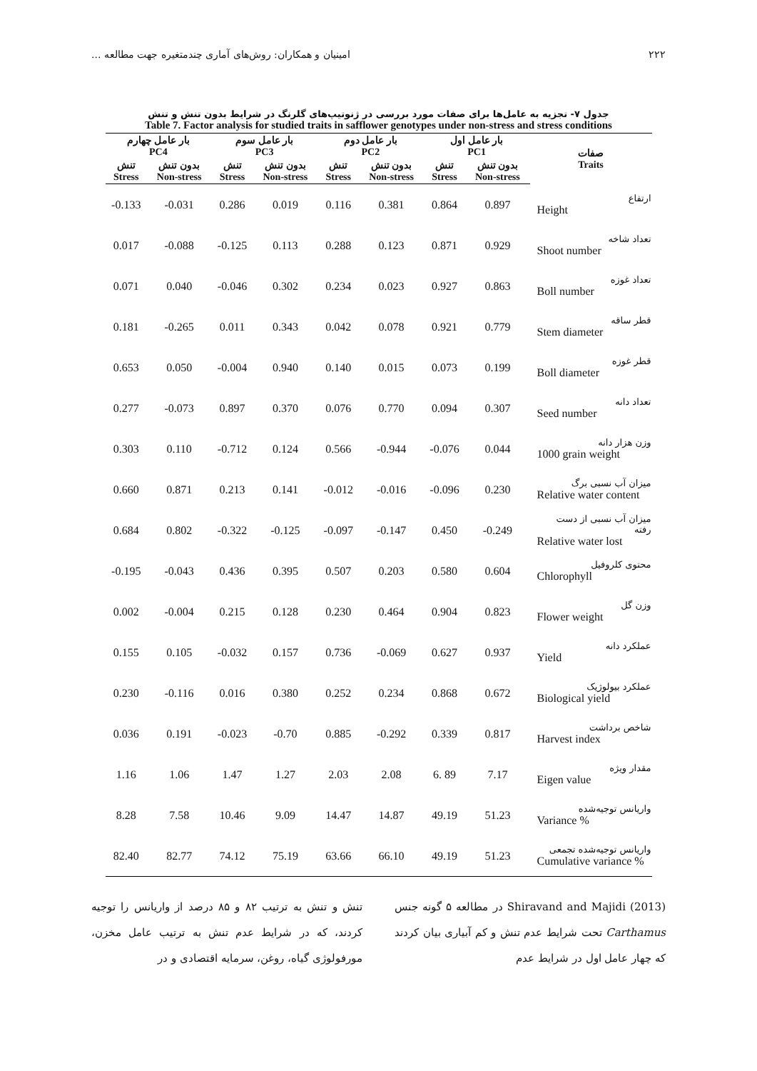۲۲۲ امینیان و همکاران: روش‌های آماری چندمتغیره جهت مطالعه ...
جدول ۷- تجزیه به عامل‌ها برای صفات مورد بررسی در ژنوتیپ‌های گلرنگ در شرایط بدون تنش و تنش
Table 7. Factor analysis for studied traits in safflower genotypes under non-stress and stress conditions
| بار عامل چهارم PC4 | | بار عامل سوم PC3 | | بار عامل دوم PC2 | | بار عامل اول PC1 | | صفات Traits |
| --- | --- | --- | --- | --- | --- | --- | --- | --- |
| تنش Stress | بدون تنش Non-stress | تنش Stress | بدون تنش Non-stress | تنش Stress | بدون تنش Non-stress | تنش Stress | بدون تنش Non-stress | |
| -0.133 | -0.031 | 0.286 | 0.019 | 0.116 | 0.381 | 0.864 | 0.897 | ارتفاع Height |
| 0.017 | -0.088 | -0.125 | 0.113 | 0.288 | 0.123 | 0.871 | 0.929 | تعداد شاخه Shoot number |
| 0.071 | 0.040 | -0.046 | 0.302 | 0.234 | 0.023 | 0.927 | 0.863 | تعداد غوزه Boll number |
| 0.181 | -0.265 | 0.011 | 0.343 | 0.042 | 0.078 | 0.921 | 0.779 | قطر ساقه Stem diameter |
| 0.653 | 0.050 | -0.004 | 0.940 | 0.140 | 0.015 | 0.073 | 0.199 | قطر غوزه Boll diameter |
| 0.277 | -0.073 | 0.897 | 0.370 | 0.076 | 0.770 | 0.094 | 0.307 | تعداد دانه Seed number |
| 0.303 | 0.110 | -0.712 | 0.124 | 0.566 | -0.944 | -0.076 | 0.044 | وزن هزار دانه 1000 grain weight |
| 0.660 | 0.871 | 0.213 | 0.141 | -0.012 | -0.016 | -0.096 | 0.230 | میزان آب نسبی برگ Relative water content |
| 0.684 | 0.802 | -0.322 | -0.125 | -0.097 | -0.147 | 0.450 | -0.249 | میزان آب نسبی از دست رفته Relative water lost |
| -0.195 | -0.043 | 0.436 | 0.395 | 0.507 | 0.203 | 0.580 | 0.604 | محتوی کلروفیل Chlorophyll |
| 0.002 | -0.004 | 0.215 | 0.128 | 0.230 | 0.464 | 0.904 | 0.823 | وزن گل Flower weight |
| 0.155 | 0.105 | -0.032 | 0.157 | 0.736 | -0.069 | 0.627 | 0.937 | عملکرد دانه Yield |
| 0.230 | -0.116 | 0.016 | 0.380 | 0.252 | 0.234 | 0.868 | 0.672 | عملکرد بیولوژیک Biological yield |
| 0.036 | 0.191 | -0.023 | -0.70 | 0.885 | -0.292 | 0.339 | 0.817 | شاخص برداشت Harvest index |
| 1.16 | 1.06 | 1.47 | 1.27 | 2.03 | 2.08 | 6. 89 | 7.17 | مقدار ویژه Eigen value |
| 8.28 | 7.58 | 10.46 | 9.09 | 14.47 | 14.87 | 49.19 | 51.23 | واریانس توجیه‌شده Variance % |
| 82.40 | 82.77 | 74.12 | 75.19 | 63.66 | 66.10 | 49.19 | 51.23 | واریانس توجیه‌شده تجمعی Cumulative variance % |
تنش و تنش به ترتیب ۸۲ و ۸۵ درصد از واریانس را توجیه کردند، که در شرایط عدم تنش به ترتیب عامل مخزن، مورفولوژی گیاه، روغن، سرمایه اقتصادی و در
Shiravand and Majidi (2013) در مطالعه ۵ گونه جنس Carthamus تحت شرایط عدم تنش و کم آبیاری بیان کردند که چهار عامل اول در شرایط عدم